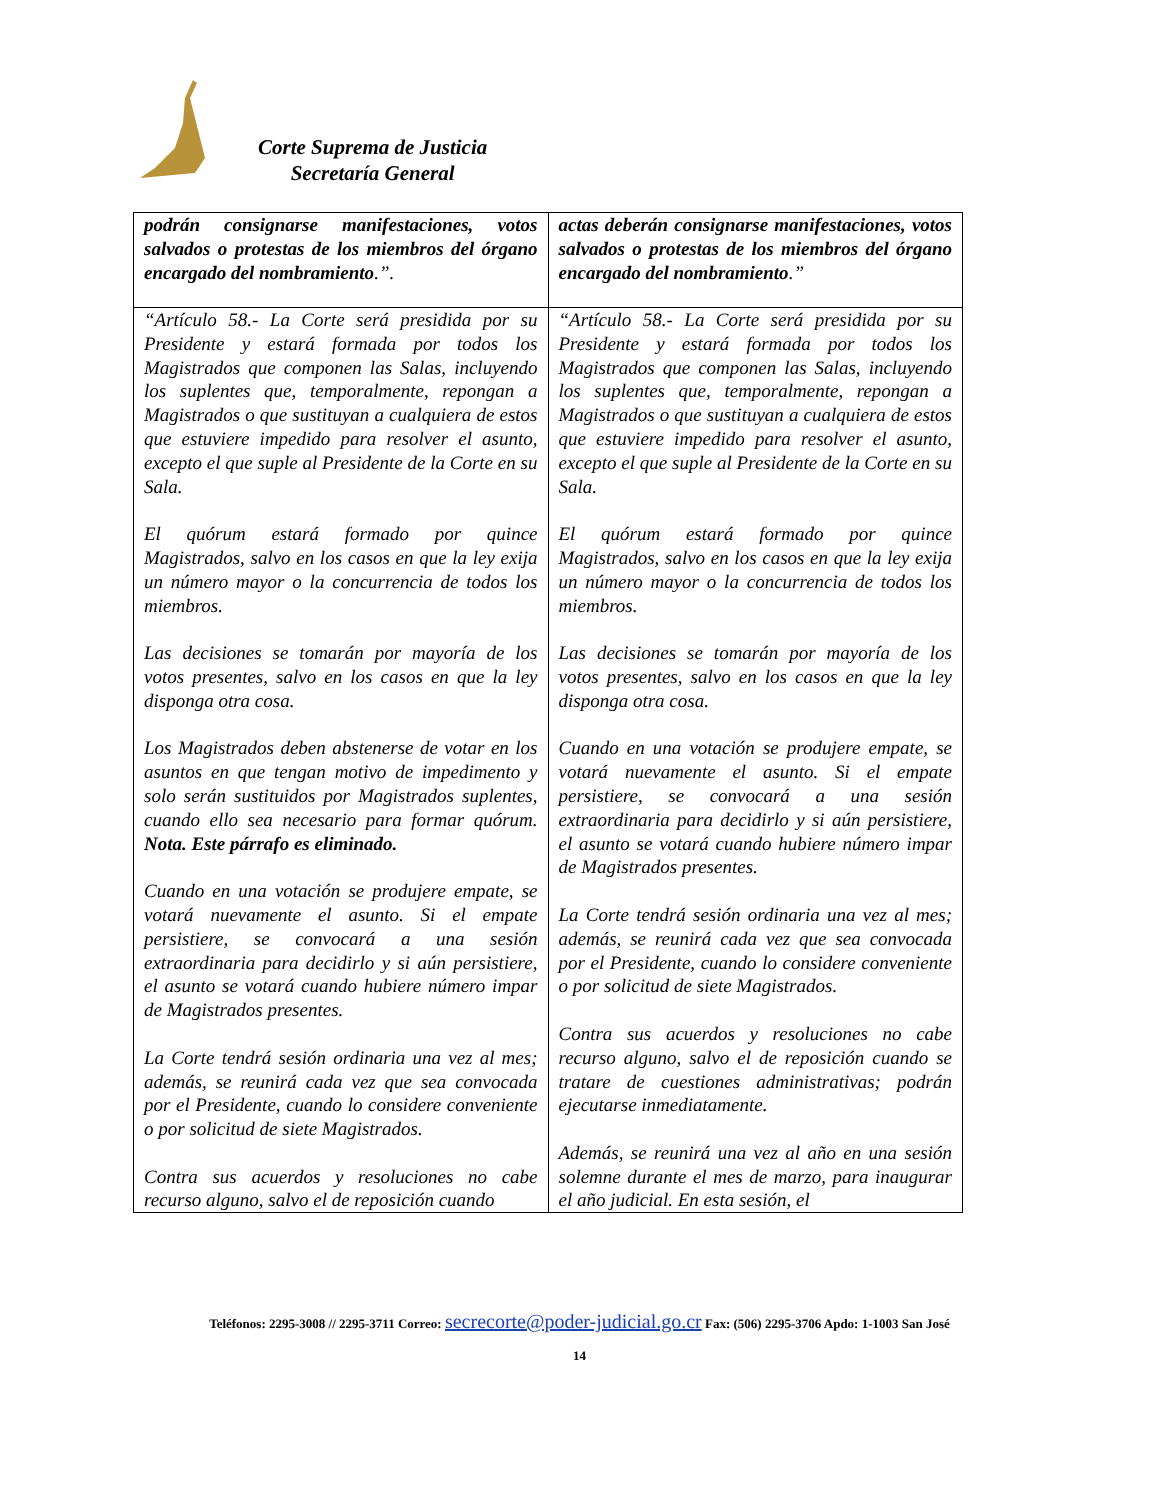Corte Suprema de Justicia
Secretaría General
| podrán consignarse manifestaciones, votos salvados o protestas de los miembros del órgano encargado del nombramiento .”. | actas deberán consignarse manifestaciones, votos salvados o protestas de los miembros del órgano encargado del nombramiento .” |
| “Artículo 58.- La Corte será presidida por su Presidente y estará formada por todos los Magistrados que componen las Salas, incluyendo los suplentes que, temporalmente, repongan a Magistrados o que sustituyan a cualquiera de estos que estuviere impedido para resolver el asunto, excepto el que suple al Presidente de la Corte en su Sala. El quórum estará formado por quince Magistrados, salvo en los casos en que la ley exija un número mayor o la concurrencia de todos los miembros. Las decisiones se tomarán por mayoría de los votos presentes, salvo en los casos en que la ley disponga otra cosa. Los Magistrados deben abstenerse de votar en los asuntos en que tengan motivo de impedimento y solo serán sustituidos por Magistrados suplentes, cuando ello sea necesario para formar quórum. Nota. Este párrafo es eliminado. Cuando en una votación se produjere empate, se votará nuevamente el asunto. Si el empate persistiere, se convocará a una sesión extraordinaria para decidirlo y si aún persistiere, el asunto se votará cuando hubiere número impar de Magistrados presentes. La Corte tendrá sesión ordinaria una vez al mes; además, se reunirá cada vez que sea convocada por el Presidente, cuando lo considere conveniente o por solicitud de siete Magistrados. Contra sus acuerdos y resoluciones no cabe recurso alguno, salvo el de reposición cuando | “Artículo 58.- La Corte será presidida por su Presidente y estará formada por todos los Magistrados que componen las Salas, incluyendo los suplentes que, temporalmente, repongan a Magistrados o que sustituyan a cualquiera de estos que estuviere impedido para resolver el asunto, excepto el que suple al Presidente de la Corte en su Sala. El quórum estará formado por quince Magistrados, salvo en los casos en que la ley exija un número mayor o la concurrencia de todos los miembros. Las decisiones se tomarán por mayoría de los votos presentes, salvo en los casos en que la ley disponga otra cosa. Cuando en una votación se produjere empate, se votará nuevamente el asunto. Si el empate persistiere, se convocará a una sesión extraordinaria para decidirlo y si aún persistiere, el asunto se votará cuando hubiere número impar de Magistrados presentes. La Corte tendrá sesión ordinaria una vez al mes; además, se reunirá cada vez que sea convocada por el Presidente, cuando lo considere conveniente o por solicitud de siete Magistrados. Contra sus acuerdos y resoluciones no cabe recurso alguno, salvo el de reposición cuando se tratare de cuestiones administrativas; podrán ejecutarse inmediatamente. Además, se reunirá una vez al año en una sesión solemne durante el mes de marzo, para inaugurar el año judicial. En esta sesión, el |
Teléfonos: 2295-3008 // 2295-3711 Correo: secrecorte@poder-judicial.go.cr Fax: (506) 2295-3706 Apdo: 1-1003 San José
14